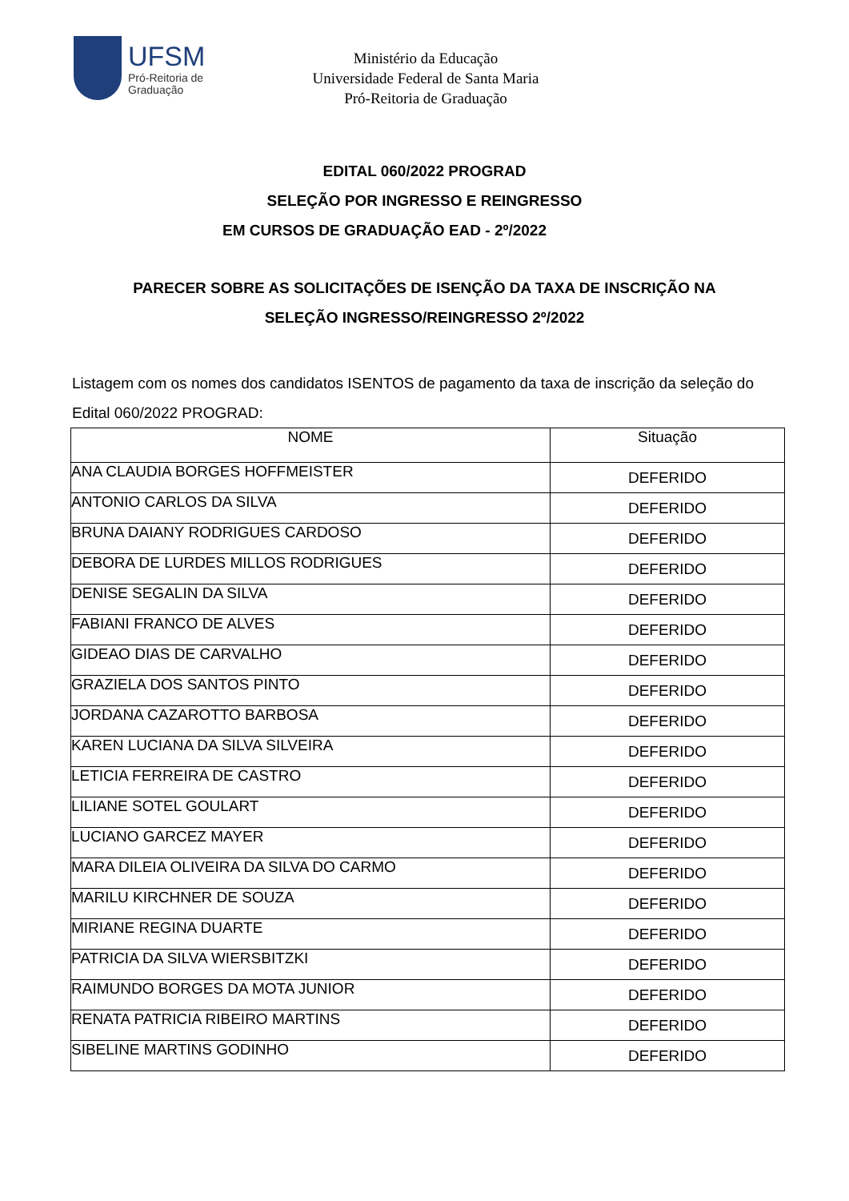UFSM
Pró-Reitoria de
Graduação
Ministério da Educação
Universidade Federal de Santa Maria
Pró-Reitoria de Graduação
EDITAL 060/2022 PROGRAD
SELEÇÃO POR INGRESSO E REINGRESSO
EM CURSOS DE GRADUAÇÃO EAD - 2º/2022
PARECER SOBRE AS SOLICITAÇÕES DE ISENÇÃO DA TAXA DE INSCRIÇÃO NA
SELEÇÃO INGRESSO/REINGRESSO 2º/2022
Listagem com os nomes dos candidatos ISENTOS de pagamento da taxa de inscrição da seleção do Edital 060/2022 PROGRAD:
| NOME | Situação |
| --- | --- |
| ANA CLAUDIA BORGES HOFFMEISTER | DEFERIDO |
| ANTONIO CARLOS DA SILVA | DEFERIDO |
| BRUNA DAIANY RODRIGUES CARDOSO | DEFERIDO |
| DEBORA DE LURDES MILLOS RODRIGUES | DEFERIDO |
| DENISE SEGALIN DA SILVA | DEFERIDO |
| FABIANI FRANCO DE ALVES | DEFERIDO |
| GIDEAO DIAS DE CARVALHO | DEFERIDO |
| GRAZIELA DOS SANTOS PINTO | DEFERIDO |
| JORDANA CAZAROTTO BARBOSA | DEFERIDO |
| KAREN LUCIANA DA SILVA SILVEIRA | DEFERIDO |
| LETICIA FERREIRA DE CASTRO | DEFERIDO |
| LILIANE SOTEL GOULART | DEFERIDO |
| LUCIANO GARCEZ MAYER | DEFERIDO |
| MARA DILEIA OLIVEIRA DA SILVA DO CARMO | DEFERIDO |
| MARILU KIRCHNER DE SOUZA | DEFERIDO |
| MIRIANE REGINA DUARTE | DEFERIDO |
| PATRICIA DA SILVA WIERSBITZKI | DEFERIDO |
| RAIMUNDO BORGES DA MOTA JUNIOR | DEFERIDO |
| RENATA PATRICIA RIBEIRO MARTINS | DEFERIDO |
| SIBELINE MARTINS GODINHO | DEFERIDO |